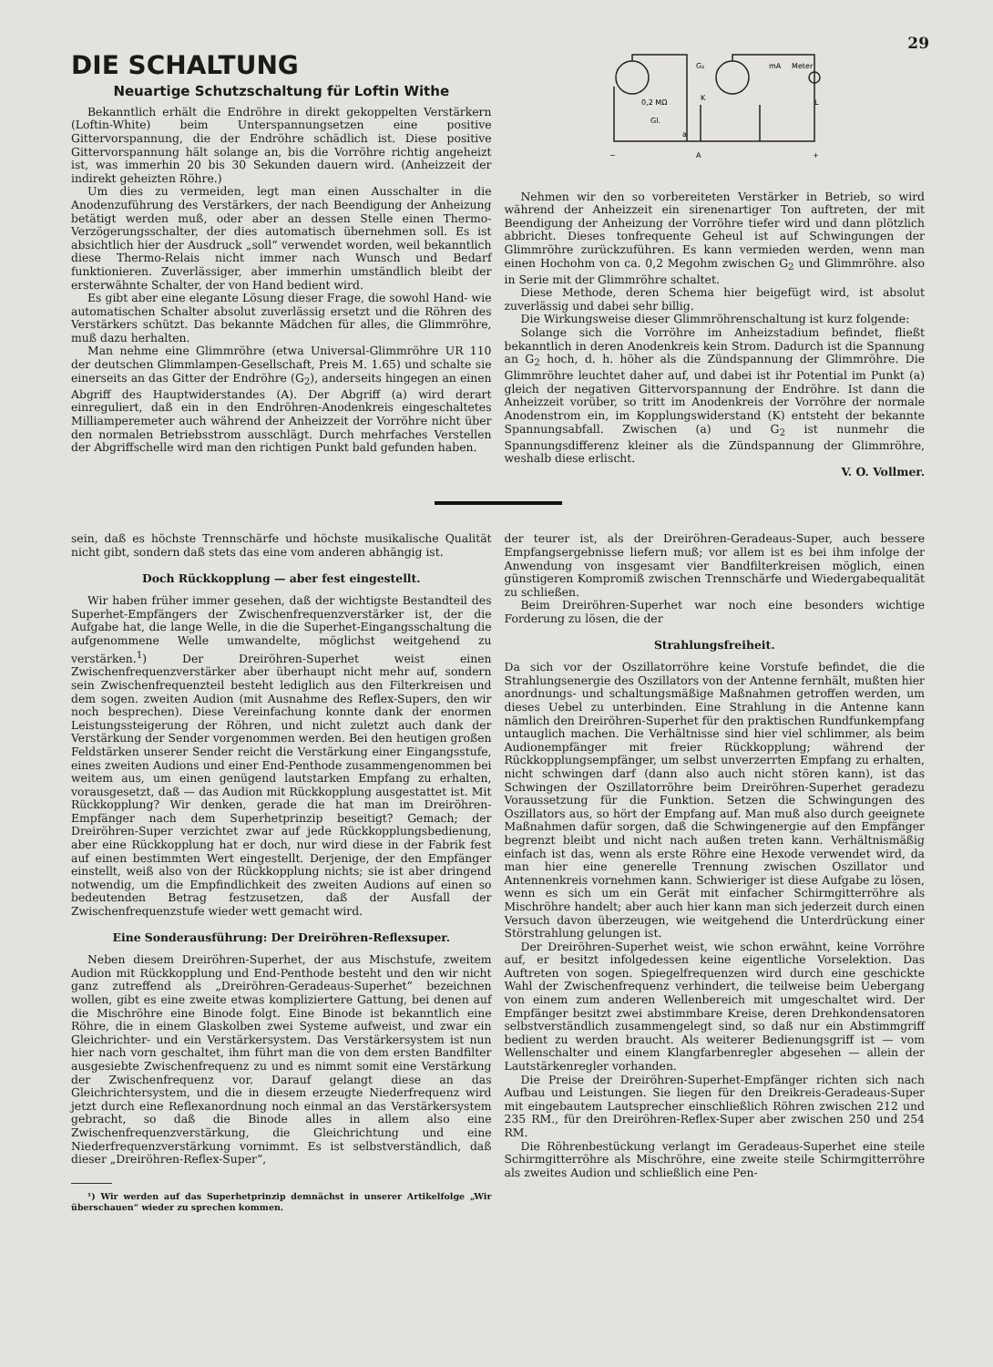29
DIE SCHALTUNG
Neuartige Schutzschaltung für Loftin Withe
Bekanntlich erhält die Endröhre in direkt gekoppelten Verstärkern (Loftin-White) beim Unterspannungsetzen eine positive Gittervorspannung, die der Endröhre schädlich ist. Diese positive Gittervorspannung hält solange an, bis die Vorröhre richtig angeheizt ist, was immerhin 20 bis 30 Sekunden dauern wird. (Anheizzeit der indirekt geheizten Röhre.)
Um dies zu vermeiden, legt man einen Ausschalter in die Anodenzuführung des Verstärkers, der nach Beendigung der Anheizung betätigt werden muß, oder aber an dessen Stelle einen Thermo-Verzögerungsschalter, der dies automatisch übernehmen soll. Es ist absichtlich hier der Ausdruck „soll“ verwendet worden, weil bekanntlich diese Thermo-Relais nicht immer nach Wunsch und Bedarf funktionieren. Zuverlässiger, aber immerhin umständlich bleibt der ersterwähnte Schalter, der von Hand bedient wird.
Es gibt aber eine elegante Lösung dieser Frage, die sowohl Hand- wie automatischen Schalter absolut zuverlässig ersetzt und die Röhren des Verstärkers schützt. Das bekannte Mädchen für alles, die Glimmröhre, muß dazu herhalten.
Man nehme eine Glimmröhre (etwa Universal-Glimmröhre UR 110 der deutschen Glimmlampen-Gesellschaft, Preis M. 1.65) und schalte sie einerseits an das Gitter der Endröhre (G<sub>2</sub>), anderseits hingegen an einen Abgriff des Hauptwiderstandes (A). Der Abgriff (a) wird derart einreguliert, daß ein in den Endröhren-Anodenkreis eingeschaltetes Milliamperemeter auch während der Anheizzeit der Vorröhre nicht über den normalen Betriebsstrom ausschlägt. Durch mehrfaches Verstellen der Abgriffschelle wird man den richtigen Punkt bald gefunden haben.
G₂
0,2 MΩ
Gl.
K
mA
Meter
L
A
a
−
+
Nehmen wir den so vorbereiteten Verstärker in Betrieb, so wird während der Anheizzeit ein sirenenartiger Ton auftreten, der mit Beendigung der Anheizung der Vorröhre tiefer wird und dann plötzlich abbricht. Dieses tonfrequente Geheul ist auf Schwingungen der Glimmröhre zurückzuführen. Es kann vermieden werden, wenn man einen Hochohm von ca. 0,2 Megohm zwischen G<sub>2</sub> und Glimmröhre. also in Serie mit der Glimmröhre schaltet.
Diese Methode, deren Schema hier beigefügt wird, ist absolut zuverlässig und dabei sehr billig.
Die Wirkungsweise dieser Glimmröhrenschaltung ist kurz folgende:
Solange sich die Vorröhre im Anheizstadium befindet, fließt bekanntlich in deren Anodenkreis kein Strom. Dadurch ist die Spannung an G<sub>2</sub> hoch, d. h. höher als die Zündspannung der Glimmröhre. Die Glimmröhre leuchtet daher auf, und dabei ist ihr Potential im Punkt (a) gleich der negativen Gittervorspannung der Endröhre. Ist dann die Anheizzeit vorüber, so tritt im Anodenkreis der Vorröhre der normale Anodenstrom ein, im Kopplungswiderstand (K) entsteht der bekannte Spannungsabfall. Zwischen (a) und G<sub>2</sub> ist nunmehr die Spannungsdifferenz kleiner als die Zündspannung der Glimmröhre, weshalb diese erlischt.
V. O. Vollmer.
sein, daß es höchste Trennschärfe und höchste musikalische Qualität nicht gibt, sondern daß stets das eine vom anderen abhängig ist.
Doch Rückkopplung — aber fest eingestellt.
Wir haben früher immer gesehen, daß der wichtigste Bestandteil des Superhet-Empfängers der Zwischenfrequenzverstärker ist, der die Aufgabe hat, die lange Welle, in die die Superhet-Eingangsschaltung die aufgenommene Welle umwandelte, möglichst weitgehend zu verstärken.<sup>1</sup>) Der Dreiröhren-Superhet weist einen Zwischenfrequenzverstärker aber überhaupt nicht mehr auf, sondern sein Zwischenfrequenzteil besteht lediglich aus den Filterkreisen und dem sogen. zweiten Audion (mit Ausnahme des Reflex-Supers, den wir noch besprechen). Diese Vereinfachung konnte dank der enormen Leistungssteigerung der Röhren, und nicht zuletzt auch dank der Verstärkung der Sender vorgenommen werden. Bei den heutigen großen Feldstärken unserer Sender reicht die Verstärkung einer Eingangsstufe, eines zweiten Audions und einer End-Penthode zusammengenommen bei weitem aus, um einen genügend lautstarken Empfang zu erhalten, vorausgesetzt, daß — das Audion mit Rückkopplung ausgestattet ist. Mit Rückkopplung? Wir denken, gerade die hat man im Dreiröhren-Empfänger nach dem Superhetprinzip beseitigt? Gemach; der Dreiröhren-Super verzichtet zwar auf jede Rückkopplungsbedienung, aber eine Rückkopplung hat er doch, nur wird diese in der Fabrik fest auf einen bestimmten Wert eingestellt. Derjenige, der den Empfänger einstellt, weiß also von der Rückkopplung nichts; sie ist aber dringend notwendig, um die Empfindlichkeit des zweiten Audions auf einen so bedeutenden Betrag festzusetzen, daß der Ausfall der Zwischenfrequenzstufe wieder wett gemacht wird.
Eine Sonderausführung: Der Dreiröhren-Reflexsuper.
Neben diesem Dreiröhren-Superhet, der aus Mischstufe, zweitem Audion mit Rückkopplung und End-Penthode besteht und den wir nicht ganz zutreffend als „Dreiröhren-Geradeaus-Superhet“ bezeichnen wollen, gibt es eine zweite etwas kompliziertere Gattung, bei denen auf die Mischröhre eine Binode folgt. Eine Binode ist bekanntlich eine Röhre, die in einem Glaskolben zwei Systeme aufweist, und zwar ein Gleichrichter- und ein Verstärkersystem. Das Verstärkersystem ist nun hier nach vorn geschaltet, ihm führt man die von dem ersten Bandfilter ausgesiebte Zwischenfrequenz zu und es nimmt somit eine Verstärkung der Zwischenfrequenz vor. Darauf gelangt diese an das Gleichrichtersystem, und die in diesem erzeugte Niederfrequenz wird jetzt durch eine Reflexanordnung noch einmal an das Verstärkersystem gebracht, so daß die Binode alles in allem also eine Zwischenfrequenzverstärkung, die Gleichrichtung und eine Niederfrequenzverstärkung vornimmt. Es ist selbstverständlich, daß dieser „Dreiröhren-Reflex-Super“,
¹) Wir werden auf das Superhetprinzip demnächst in unserer Artikelfolge „Wir überschauen“ wieder zu sprechen kommen.
der teurer ist, als der Dreiröhren-Geradeaus-Super, auch bessere Empfangsergebnisse liefern muß; vor allem ist es bei ihm infolge der Anwendung von insgesamt vier Bandfilterkreisen möglich, einen günstigeren Kompromiß zwischen Trennschärfe und Wiedergabequalität zu schließen.
Beim Dreiröhren-Superhet war noch eine besonders wichtige Forderung zu lösen, die der
Strahlungsfreiheit.
Da sich vor der Oszillatorröhre keine Vorstufe befindet, die die Strahlungsenergie des Oszillators von der Antenne fernhält, mußten hier anordnungs- und schaltungsmäßige Maßnahmen getroffen werden, um dieses Uebel zu unterbinden. Eine Strahlung in die Antenne kann nämlich den Dreiröhren-Superhet für den praktischen Rundfunkempfang untauglich machen. Die Verhältnisse sind hier viel schlimmer, als beim Audionempfänger mit freier Rückkopplung; während der Rückkopplungsempfänger, um selbst unverzerrten Empfang zu erhalten, nicht schwingen darf (dann also auch nicht stören kann), ist das Schwingen der Oszillatorröhre beim Dreiröhren-Superhet geradezu Voraussetzung für die Funktion. Setzen die Schwingungen des Oszillators aus, so hört der Empfang auf. Man muß also durch geeignete Maßnahmen dafür sorgen, daß die Schwingenergie auf den Empfänger begrenzt bleibt und nicht nach außen treten kann. Verhältnismäßig einfach ist das, wenn als erste Röhre eine Hexode verwendet wird, da man hier eine generelle Trennung zwischen Oszillator und Antennenkreis vornehmen kann. Schwieriger ist diese Aufgabe zu lösen, wenn es sich um ein Gerät mit einfacher Schirmgitterröhre als Mischröhre handelt; aber auch hier kann man sich jederzeit durch einen Versuch davon überzeugen, wie weitgehend die Unterdrückung einer Störstrahlung gelungen ist.
Der Dreiröhren-Superhet weist, wie schon erwähnt, keine Vorröhre auf, er besitzt infolgedessen keine eigentliche Vorselektion. Das Auftreten von sogen. Spiegelfrequenzen wird durch eine geschickte Wahl der Zwischenfrequenz verhindert, die teilweise beim Uebergang von einem zum anderen Wellenbereich mit umgeschaltet wird. Der Empfänger besitzt zwei abstimmbare Kreise, deren Drehkondensatoren selbstverständlich zusammengelegt sind, so daß nur ein Abstimmgriff bedient zu werden braucht. Als weiterer Bedienungsgriff ist — vom Wellenschalter und einem Klangfarbenregler abgesehen — allein der Lautstärkenregler vorhanden.
Die Preise der Dreiröhren-Superhet-Empfänger richten sich nach Aufbau und Leistungen. Sie liegen für den Dreikreis-Geradeaus-Super mit eingebautem Lautsprecher einschließlich Röhren zwischen 212 und 235 RM., für den Dreiröhren-Reflex-Super aber zwischen 250 und 254 RM.
Die Röhrenbestückung verlangt im Geradeaus-Superhet eine steile Schirmgitterröhre als Mischröhre, eine zweite steile Schirmgitterröhre als zweites Audion und schließlich eine Pen-